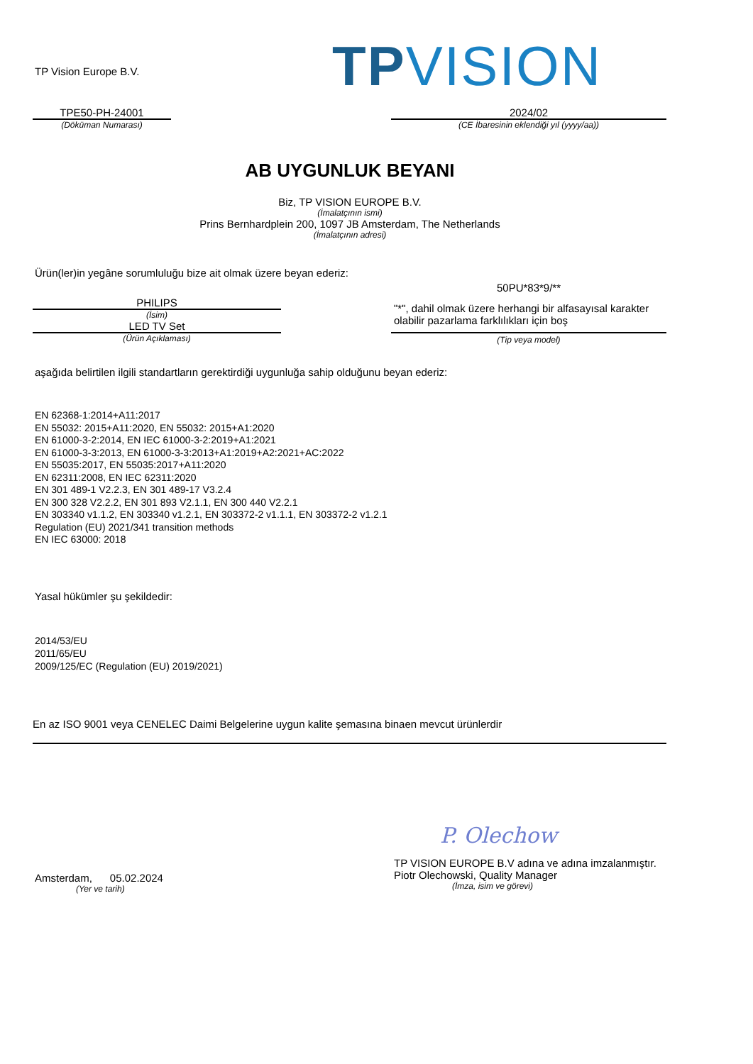TP Vision Europe B.V. TPVISION
TPE50-PH-24001
(Döküman Numarası)
2024/02
(CE İbaresinin eklendiği yıl (yyyy/aa))
AB UYGUNLUK BEYANI
Biz, TP VISION EUROPE B.V.
(İmalatçının ismi)
Prins Bernhardplein 200, 1097 JB Amsterdam, The Netherlands
(İmalatçının adresi)
Ürün(ler)in yegâne sorumluluğu bize ait olmak üzere beyan ederiz:
PHILIPS
(İsim)
LED TV Set
(Ürün Açıklaması)
50PU*83*9/**
"*", dahil olmak üzere herhangi bir alfasayısal karakter olabilir pazarlama farklılıkları için boş
(Tip veya model)
aşağıda belirtilen ilgili standartların gerektirdiği uygunluğa sahip olduğunu beyan ederiz:
EN 62368-1:2014+A11:2017
EN 55032: 2015+A11:2020, EN 55032: 2015+A1:2020
EN 61000-3-2:2014, EN IEC 61000-3-2:2019+A1:2021
EN 61000-3-3:2013, EN 61000-3-3:2013+A1:2019+A2:2021+AC:2022
EN 55035:2017, EN 55035:2017+A11:2020
EN 62311:2008, EN IEC 62311:2020
EN 301 489-1 V2.2.3, EN 301 489-17 V3.2.4
EN 300 328 V2.2.2, EN 301 893 V2.1.1, EN 300 440 V2.2.1
EN 303340 v1.1.2, EN 303340 v1.2.1, EN 303372-2 v1.1.1, EN 303372-2 v1.2.1
Regulation (EU) 2021/341 transition methods
EN IEC 63000: 2018
Yasal hükümler şu şekildedir:
2014/53/EU
2011/65/EU
2009/125/EC (Regulation (EU) 2019/2021)
En az ISO 9001 veya CENELEC Daimi Belgelerine uygun kalite şemasına binaen mevcut ürünlerdir
P. Olechow
TP VISION EUROPE B.V adına ve adına imzalanmıştır.
Piotr Olechowski, Quality Manager
(İmza, isim ve görevi)
Amsterdam, 05.02.2024
(Yer ve tarih)